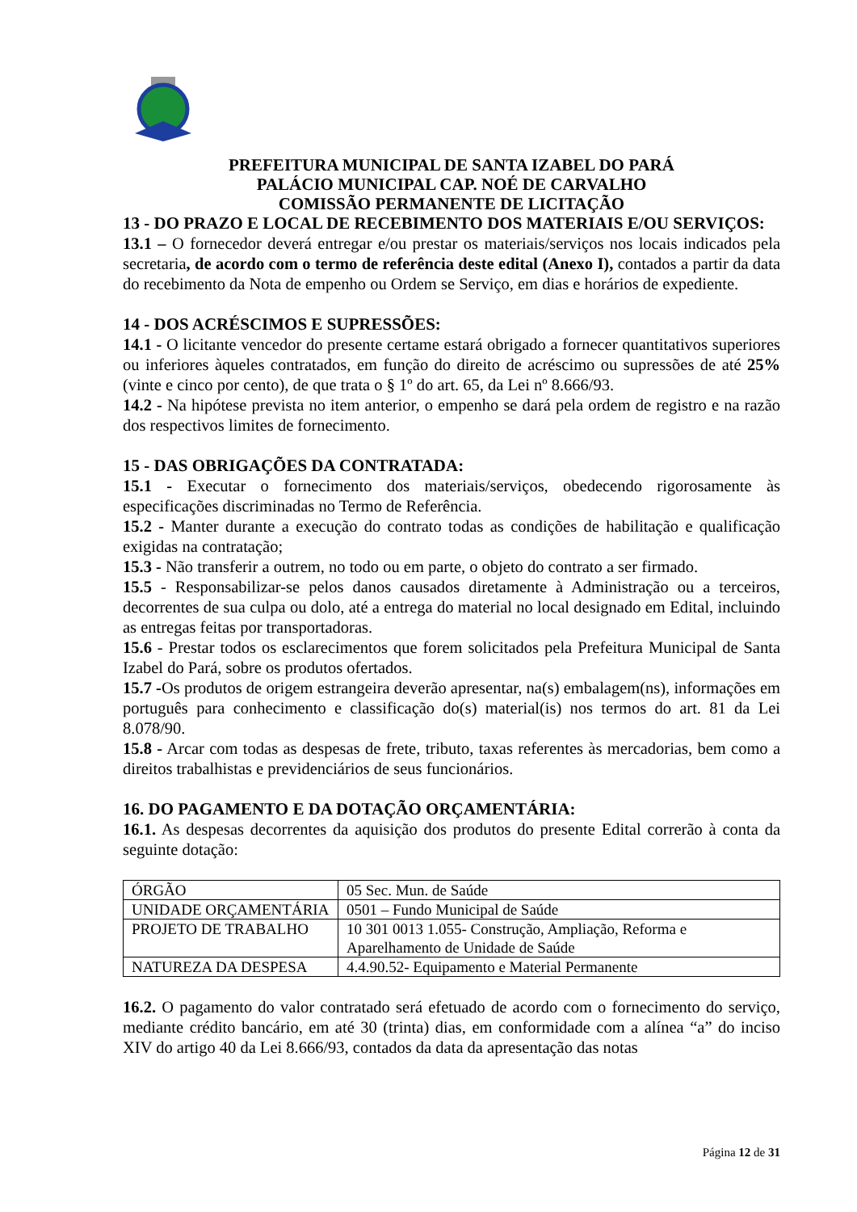PREFEITURA MUNICIPAL DE SANTA IZABEL DO PARÁ
PALÁCIO MUNICIPAL CAP. NOÉ DE CARVALHO
COMISSÃO PERMANENTE DE LICITAÇÃO
13 - DO PRAZO E LOCAL DE RECEBIMENTO DOS MATERIAIS E/OU SERVIÇOS:
13.1 – O fornecedor deverá entregar e/ou prestar os materiais/serviços nos locais indicados pela secretaria, de acordo com o termo de referência deste edital (Anexo I), contados a partir da data do recebimento da Nota de empenho ou Ordem se Serviço, em dias e horários de expediente.
14 - DOS ACRÉSCIMOS E SUPRESSÕES:
14.1 - O licitante vencedor do presente certame estará obrigado a fornecer quantitativos superiores ou inferiores àqueles contratados, em função do direito de acréscimo ou supressões de até 25% (vinte e cinco por cento), de que trata o § 1º do art. 65, da Lei nº 8.666/93.
14.2 - Na hipótese prevista no item anterior, o empenho se dará pela ordem de registro e na razão dos respectivos limites de fornecimento.
15 - DAS OBRIGAÇÕES DA CONTRATADA:
15.1 - Executar o fornecimento dos materiais/serviços, obedecendo rigorosamente às especificações discriminadas no Termo de Referência.
15.2 - Manter durante a execução do contrato todas as condições de habilitação e qualificação exigidas na contratação;
15.3 - Não transferir a outrem, no todo ou em parte, o objeto do contrato a ser firmado.
15.5 - Responsabilizar-se pelos danos causados diretamente à Administração ou a terceiros, decorrentes de sua culpa ou dolo, até a entrega do material no local designado em Edital, incluindo as entregas feitas por transportadoras.
15.6 - Prestar todos os esclarecimentos que forem solicitados pela Prefeitura Municipal de Santa Izabel do Pará, sobre os produtos ofertados.
15.7 -Os produtos de origem estrangeira deverão apresentar, na(s) embalagem(ns), informações em português para conhecimento e classificação do(s) material(is) nos termos do art. 81 da Lei 8.078/90.
15.8 - Arcar com todas as despesas de frete, tributo, taxas referentes às mercadorias, bem como a direitos trabalhistas e previdenciários de seus funcionários.
16. DO PAGAMENTO E DA DOTAÇÃO ORÇAMENTÁRIA:
16.1. As despesas decorrentes da aquisição dos produtos do presente Edital correrão à conta da seguinte dotação:
| ÓRGÃO | 05 Sec. Mun. de Saúde |
| UNIDADE ORÇAMENTÁRIA | 0501 – Fundo Municipal de Saúde |
| PROJETO DE TRABALHO | 10 301 0013 1.055- Construção, Ampliação, Reforma e Aparelhamento de Unidade de Saúde |
| NATUREZA DA DESPESA | 4.4.90.52- Equipamento e Material Permanente |
16.2. O pagamento do valor contratado será efetuado de acordo com o fornecimento do serviço, mediante crédito bancário, em até 30 (trinta) dias, em conformidade com a alínea “a” do inciso XIV do artigo 40 da Lei 8.666/93, contados da data da apresentação das notas
Página 12 de 31